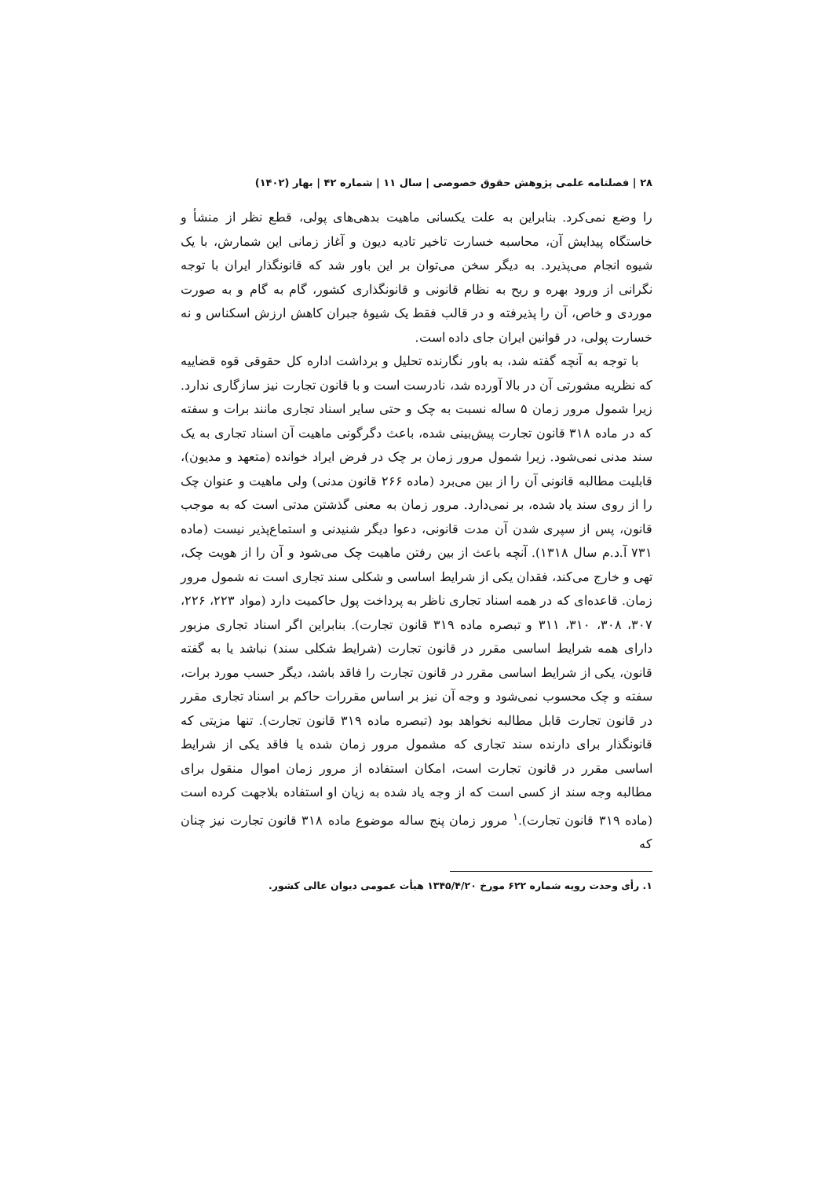۲۸ | فصلنامه علمی پژوهش حقوق خصوصی | سال ۱۱ | شماره ۴۲ | بهار (۱۴۰۲)
را وضع نمی‌کرد. بنابراین به علت یکسانی ماهیت بدهی‌های پولی، قطع نظر از منشأ و خاستگاه پیدایش آن، محاسبه خسارت تاخیر تادیه دیون و آغاز زمانی این شمارش، با یک شیوه انجام می‌پذیرد. به دیگر سخن می‌توان بر این باور شد که قانونگذار ایران با توجه نگرانی از ورود بهره و ربح به نظام قانونی و قانونگذاری کشور، گام به گام و به صورت موردی و خاص، آن را پذیرفته و در قالب فقط یک شیوهٔ جبران کاهش ارزش اسکناس و نه خسارت پولی، در قوانین ایران جای داده است.
با توجه به آنچه گفته شد، به باور نگارنده تحلیل و برداشت اداره کل حقوقی قوه قضاییه که نظریه مشورتی آن در بالا آورده شد، نادرست است و با قانون تجارت نیز سازگاری ندارد. زیرا شمول مرور زمان ۵ ساله نسبت به چک و حتی سایر اسناد تجاری مانند برات و سفته که در ماده ۳۱۸ قانون تجارت پیش‌بینی شده، باعث دگرگونی ماهیت آن اسناد تجاری به یک سند مدنی نمی‌شود. زیرا شمول مرور زمان بر چک در فرض ایراد خوانده (متعهد و مدیون)، قابلیت مطالبه قانونی آن را از بین می‌برد (ماده ۲۶۶ قانون مدنی) ولی ماهیت و عنوان چک را از روی سند یاد شده، بر نمی‌دارد. مرور زمان به معنی گذشتن مدتی است که به موجب قانون، پس از سپری شدن آن مدت قانونی، دعوا دیگر شنیدنی و استماع‌پذیر نیست (ماده ۷۳۱ آ.د.م سال ۱۳۱۸). آنچه باعث از بین رفتن ماهیت چک می‌شود و آن را از هویت چک، تهی و خارج می‌کند، فقدان یکی از شرایط اساسی و شکلی سند تجاری است نه شمول مرور زمان. قاعده‌ای که در همه اسناد تجاری ناظر به پرداخت پول حاکمیت دارد (مواد ۲۲۳، ۲۲۶، ۳۰۷، ۳۰۸، ۳۱۰، ۳۱۱ و تبصره ماده ۳۱۹ قانون تجارت). بنابراین اگر اسناد تجاری مزبور دارای همه شرایط اساسی مقرر در قانون تجارت (شرایط شکلی سند) نباشد یا به گفته قانون، یکی از شرایط اساسی مقرر در قانون تجارت را فاقد باشد، دیگر حسب مورد برات، سفته و چک محسوب نمی‌شود و وجه آن نیز بر اساس مقررات حاکم بر اسناد تجاری مقرر در قانون تجارت قابل مطالبه نخواهد بود (تبصره ماده ۳۱۹ قانون تجارت). تنها مزیتی که قانونگذار برای دارنده سند تجاری که مشمول مرور زمان شده یا فاقد یکی از شرایط اساسی مقرر در قانون تجارت است، امکان استفاده از مرور زمان اموال منقول برای مطالبه وجه سند از کسی است که از وجه یاد شده به زیان او استفاده بلاجهت کرده است (ماده ۳۱۹ قانون تجارت).<sup>۱</sup> مرور زمان پنج ساله موضوع ماده ۳۱۸ قانون تجارت نیز چنان که
۱. رأی وحدت رویه شماره ۶۲۲ مورخ ۱۳۴۵/۴/۲۰ هیأت عمومی دیوان عالی کشور.